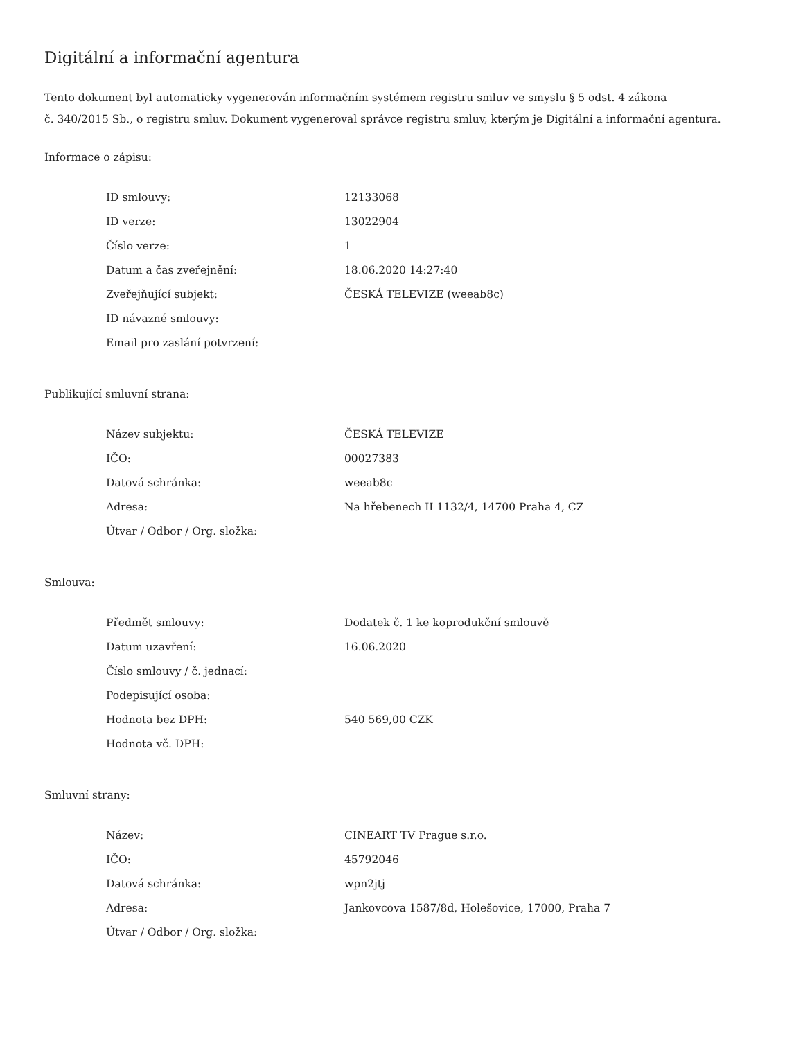Digitální a informační agentura
Tento dokument byl automaticky vygenerován informačním systémem registru smluv ve smyslu § 5 odst. 4 zákona
č. 340/2015 Sb., o registru smluv. Dokument vygeneroval správce registru smluv, kterým je Digitální a informační agentura.
Informace o zápisu:
| ID smlouvy: | 12133068 |
| ID verze: | 13022904 |
| Číslo verze: | 1 |
| Datum a čas zveřejnění: | 18.06.2020 14:27:40 |
| Zveřejňující subjekt: | ČESKÁ TELEVIZE (weeab8c) |
| ID návazné smlouvy: | |
| Email pro zaslání potvrzení: | |
Publikující smluvní strana:
| Název subjektu: | ČESKÁ TELEVIZE |
| IČO: | 00027383 |
| Datová schránka: | weeab8c |
| Adresa: | Na hřebenech II 1132/4, 14700 Praha 4, CZ |
| Útvar / Odbor / Org. složka: | |
Smlouva:
| Předmět smlouvy: | Dodatek č. 1 ke koprodukční smlouvě |
| Datum uzavření: | 16.06.2020 |
| Číslo smlouvy / č. jednací: | |
| Podepisující osoba: | |
| Hodnota bez DPH: | 540 569,00 CZK |
| Hodnota vč. DPH: | |
Smluvní strany:
| Název: | CINEART TV Prague s.r.o. |
| IČO: | 45792046 |
| Datová schránka: | wpn2jtj |
| Adresa: | Jankovcova 1587/8d, Holešovice, 17000, Praha 7 |
| Útvar / Odbor / Org. složka: | |